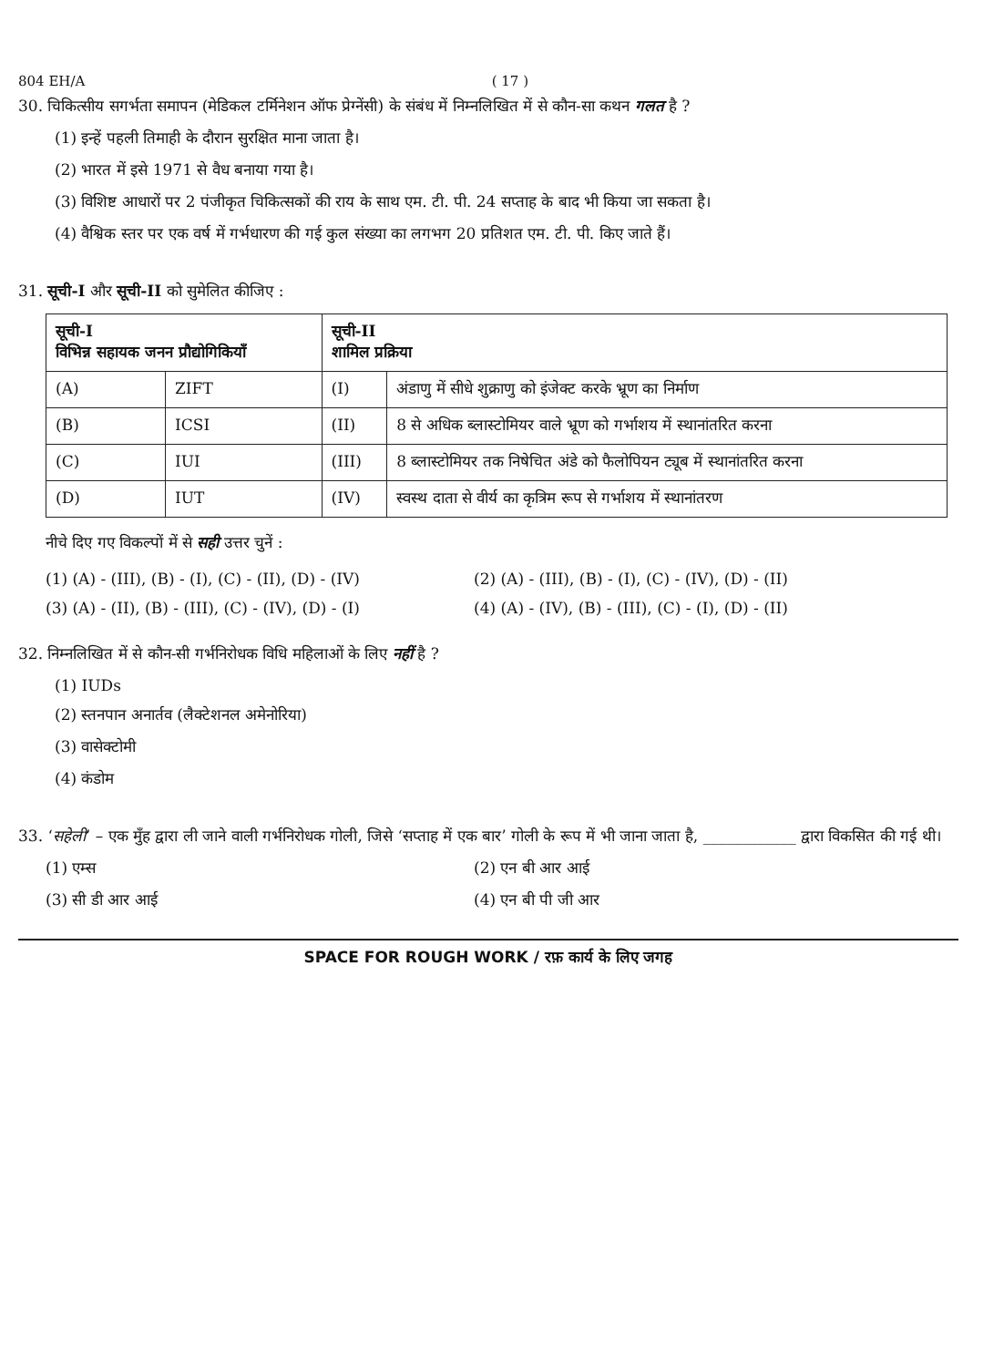804 EH/A ( 17 )
30. चिकित्सीय सगर्भता समापन (मेडिकल टर्मिनेशन ऑफ प्रेग्नेंसी) के संबंध में निम्नलिखित में से कौन-सा कथन गलत है ?
(1) इन्हें पहली तिमाही के दौरान सुरक्षित माना जाता है।
(2) भारत में इसे 1971 से वैध बनाया गया है।
(3) विशिष्ट आधारों पर 2 पंजीकृत चिकित्सकों की राय के साथ एम. टी. पी. 24 सप्ताह के बाद भी किया जा सकता है।
(4) वैश्विक स्तर पर एक वर्ष में गर्भधारण की गई कुल संख्या का लगभग 20 प्रतिशत एम. टी. पी. किए जाते हैं।
31. सूची-I और सूची-II को सुमेलित कीजिए :
| सूची-I विभिन्न सहायक जनन प्रौद्योगिकियाँ | | सूची-II शामिल प्रक्रिया | |
| --- | --- | --- | --- |
| (A) | ZIFT | (I) | अंडाणु में सीधे शुक्राणु को इंजेक्ट करके भ्रूण का निर्माण |
| (B) | ICSI | (II) | 8 से अधिक ब्लास्टोमियर वाले भ्रूण को गर्भाशय में स्थानांतरित करना |
| (C) | IUI | (III) | 8 ब्लास्टोमियर तक निषेचित अंडे को फैलोपियन ट्यूब में स्थानांतरित करना |
| (D) | IUT | (IV) | स्वस्थ दाता से वीर्य का कृत्रिम रूप से गर्भाशय में स्थानांतरण |
नीचे दिए गए विकल्पों में से सही उत्तर चुनें :
(1) (A) - (III), (B) - (I), (C) - (II), (D) - (IV)
(2) (A) - (III), (B) - (I), (C) - (IV), (D) - (II)
(3) (A) - (II), (B) - (III), (C) - (IV), (D) - (I)
(4) (A) - (IV), (B) - (III), (C) - (I), (D) - (II)
32. निम्नलिखित में से कौन-सी गर्भनिरोधक विधि महिलाओं के लिए नहीं है ?
(1) IUDs
(2) स्तनपान अनार्तव (लैक्टेशनल अमेनोरिया)
(3) वासेक्टोमी
(4) कंडोम
33. ‘सहेली’ – एक मुँह द्वारा ली जाने वाली गर्भनिरोधक गोली, जिसे ‘सप्ताह में एक बार’ गोली के रूप में भी जाना जाता है, ____________ द्वारा विकसित की गई थी।
(1) एम्स
(2) एन बी आर आई
(3) सी डी आर आई
(4) एन बी पी जी आर
SPACE FOR ROUGH WORK / रफ़ कार्य के लिए जगह